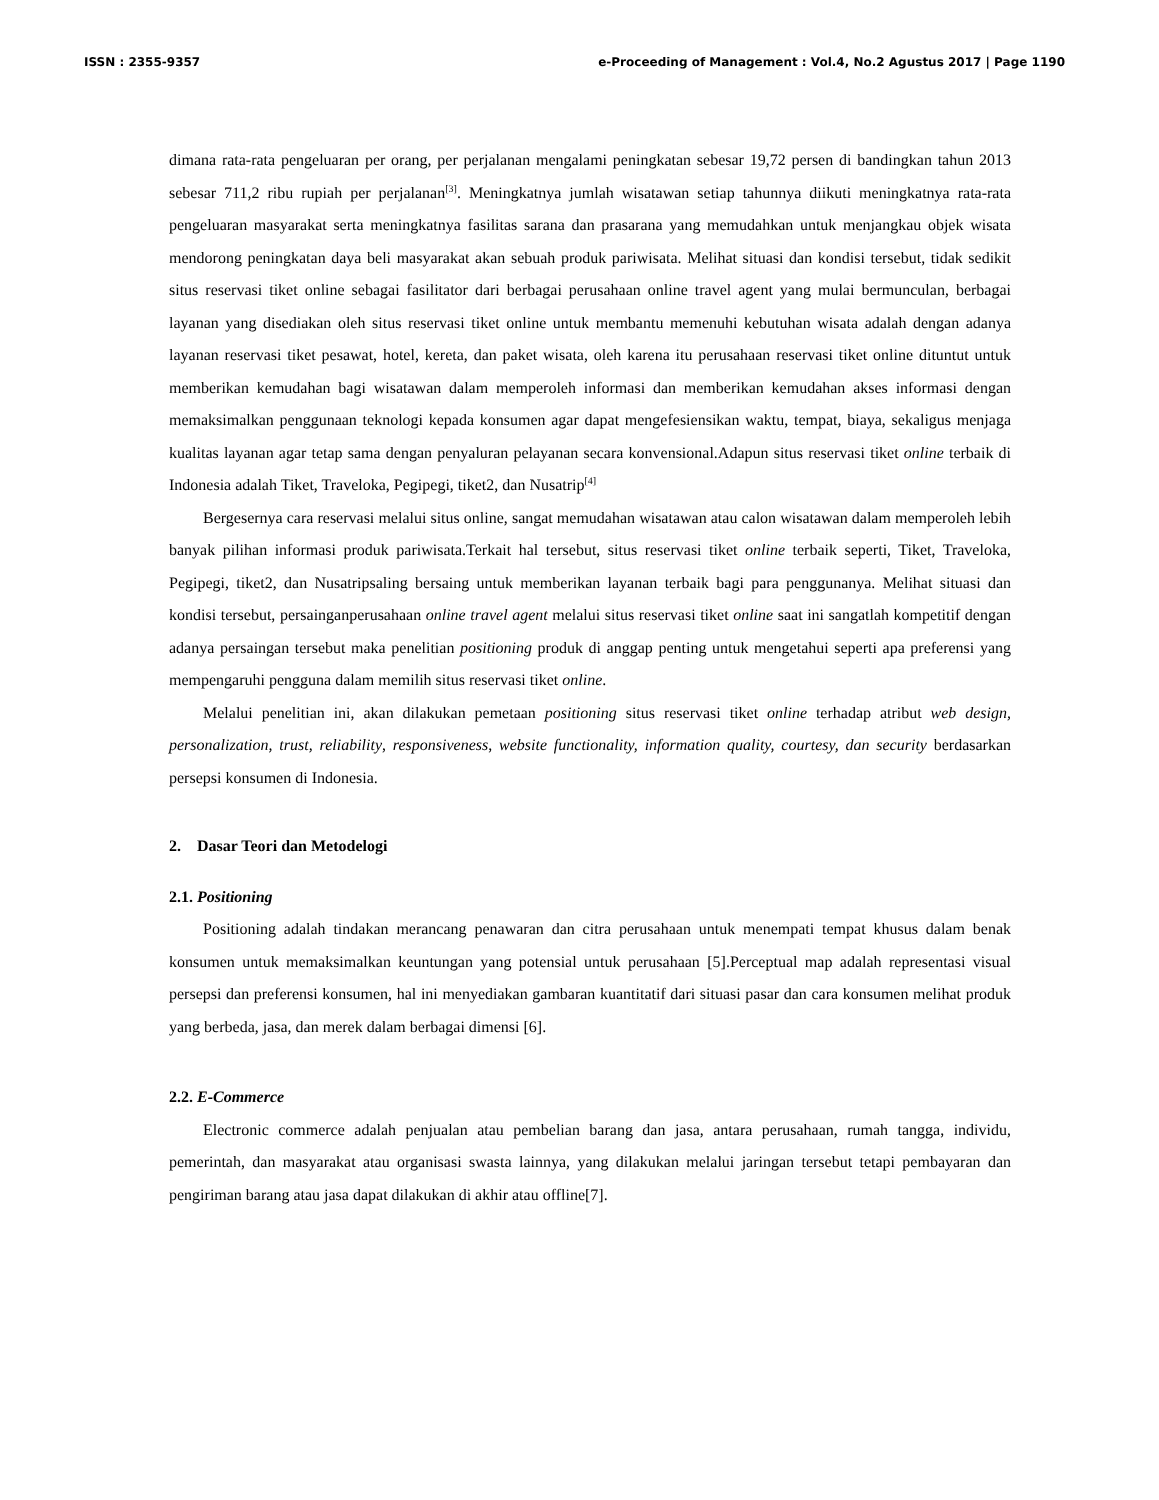ISSN : 2355-9357 e-Proceeding of Management : Vol.4, No.2 Agustus 2017 | Page 1190
dimana rata-rata pengeluaran per orang, per perjalanan mengalami peningkatan sebesar 19,72 persen di bandingkan tahun 2013 sebesar 711,2 ribu rupiah per perjalanan<sup>[3]</sup>. Meningkatnya jumlah wisatawan setiap tahunnya diikuti meningkatnya rata-rata pengeluaran masyarakat serta meningkatnya fasilitas sarana dan prasarana yang memudahkan untuk menjangkau objek wisata mendorong peningkatan daya beli masyarakat akan sebuah produk pariwisata. Melihat situasi dan kondisi tersebut, tidak sedikit situs reservasi tiket online sebagai fasilitator dari berbagai perusahaan online travel agent yang mulai bermunculan, berbagai layanan yang disediakan oleh situs reservasi tiket online untuk membantu memenuhi kebutuhan wisata adalah dengan adanya layanan reservasi tiket pesawat, hotel, kereta, dan paket wisata, oleh karena itu perusahaan reservasi tiket online dituntut untuk memberikan kemudahan bagi wisatawan dalam memperoleh informasi dan memberikan kemudahan akses informasi dengan memaksimalkan penggunaan teknologi kepada konsumen agar dapat mengefesiensikan waktu, tempat, biaya, sekaligus menjaga kualitas layanan agar tetap sama dengan penyaluran pelayanan secara konvensional.Adapun situs reservasi tiket online terbaik di Indonesia adalah Tiket, Traveloka, Pegipegi, tiket2, dan Nusatrip<sup>[4]</sup>
Bergesernya cara reservasi melalui situs online, sangat memudahan wisatawan atau calon wisatawan dalam memperoleh lebih banyak pilihan informasi produk pariwisata.Terkait hal tersebut, situs reservasi tiket online terbaik seperti, Tiket, Traveloka, Pegipegi, tiket2, dan Nusatripsaling bersaing untuk memberikan layanan terbaik bagi para penggunanya. Melihat situasi dan kondisi tersebut, persainganperusahaan online travel agent melalui situs reservasi tiket online saat ini sangatlah kompetitif dengan adanya persaingan tersebut maka penelitian positioning produk di anggap penting untuk mengetahui seperti apa preferensi yang mempengaruhi pengguna dalam memilih situs reservasi tiket online.
Melalui penelitian ini, akan dilakukan pemetaan positioning situs reservasi tiket online terhadap atribut web design, personalization, trust, reliability, responsiveness, website functionality, information quality, courtesy, dan security berdasarkan persepsi konsumen di Indonesia.
2. Dasar Teori dan Metodelogi
2.1. Positioning
Positioning adalah tindakan merancang penawaran dan citra perusahaan untuk menempati tempat khusus dalam benak konsumen untuk memaksimalkan keuntungan yang potensial untuk perusahaan [5].Perceptual map adalah representasi visual persepsi dan preferensi konsumen, hal ini menyediakan gambaran kuantitatif dari situasi pasar dan cara konsumen melihat produk yang berbeda, jasa, dan merek dalam berbagai dimensi [6].
2.2. E-Commerce
Electronic commerce adalah penjualan atau pembelian barang dan jasa, antara perusahaan, rumah tangga, individu, pemerintah, dan masyarakat atau organisasi swasta lainnya, yang dilakukan melalui jaringan tersebut tetapi pembayaran dan pengiriman barang atau jasa dapat dilakukan di akhir atau offline[7].